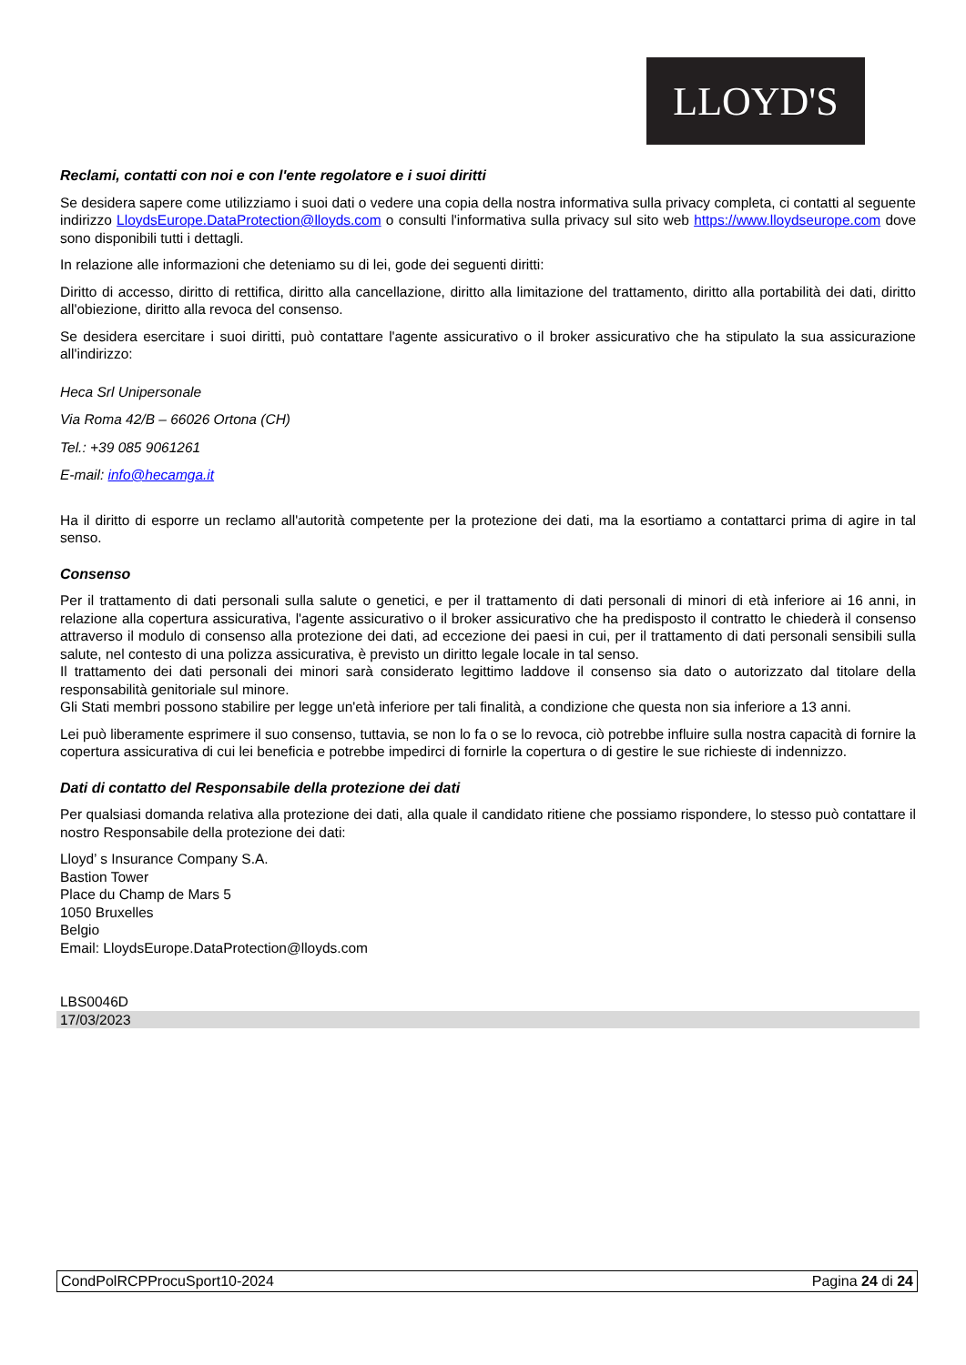LLOYD'S
Reclami, contatti con noi e con l'ente regolatore e i suoi diritti
Se desidera sapere come utilizziamo i suoi dati o vedere una copia della nostra informativa sulla privacy completa, ci contatti al seguente indirizzo LloydsEurope.DataProtection@lloyds.com o consulti l'informativa sulla privacy sul sito web https://www.lloydseurope.com dove sono disponibili tutti i dettagli.
In relazione alle informazioni che deteniamo su di lei, gode dei seguenti diritti:
Diritto di accesso, diritto di rettifica, diritto alla cancellazione, diritto alla limitazione del trattamento, diritto alla portabilità dei dati, diritto all'obiezione, diritto alla revoca del consenso.
Se desidera esercitare i suoi diritti, può contattare l'agente assicurativo o il broker assicurativo che ha stipulato la sua assicurazione all'indirizzo:
Heca Srl Unipersonale
Via Roma 42/B – 66026 Ortona (CH)
Tel.: +39 085 9061261
E-mail: info@hecamga.it
Ha il diritto di esporre un reclamo all'autorità competente per la protezione dei dati, ma la esortiamo a contattarci prima di agire in tal senso.
Consenso
Per il trattamento di dati personali sulla salute o genetici, e per il trattamento di dati personali di minori di età inferiore ai 16 anni, in relazione alla copertura assicurativa, l'agente assicurativo o il broker assicurativo che ha predisposto il contratto le chiederà il consenso attraverso il modulo di consenso alla protezione dei dati, ad eccezione dei paesi in cui, per il trattamento di dati personali sensibili sulla salute, nel contesto di una polizza assicurativa, è previsto un diritto legale locale in tal senso.
Il trattamento dei dati personali dei minori sarà considerato legittimo laddove il consenso sia dato o autorizzato dal titolare della responsabilità genitoriale sul minore.
Gli Stati membri possono stabilire per legge un'età inferiore per tali finalità, a condizione che questa non sia inferiore a 13 anni.
Lei può liberamente esprimere il suo consenso, tuttavia, se non lo fa o se lo revoca, ciò potrebbe influire sulla nostra capacità di fornire la copertura assicurativa di cui lei beneficia e potrebbe impedirci di fornirle la copertura o di gestire le sue richieste di indennizzo.
Dati di contatto del Responsabile della protezione dei dati
Per qualsiasi domanda relativa alla protezione dei dati, alla quale il candidato ritiene che possiamo rispondere, lo stesso può contattare il nostro Responsabile della protezione dei dati:
Lloyd’ s Insurance Company S.A.
Bastion Tower
Place du Champ de Mars 5
1050 Bruxelles
Belgio
Email: LloydsEurope.DataProtection@lloyds.com
LBS0046D
17/03/2023
CondPolRCPProcuSport10-2024 Pagina 24 di 24